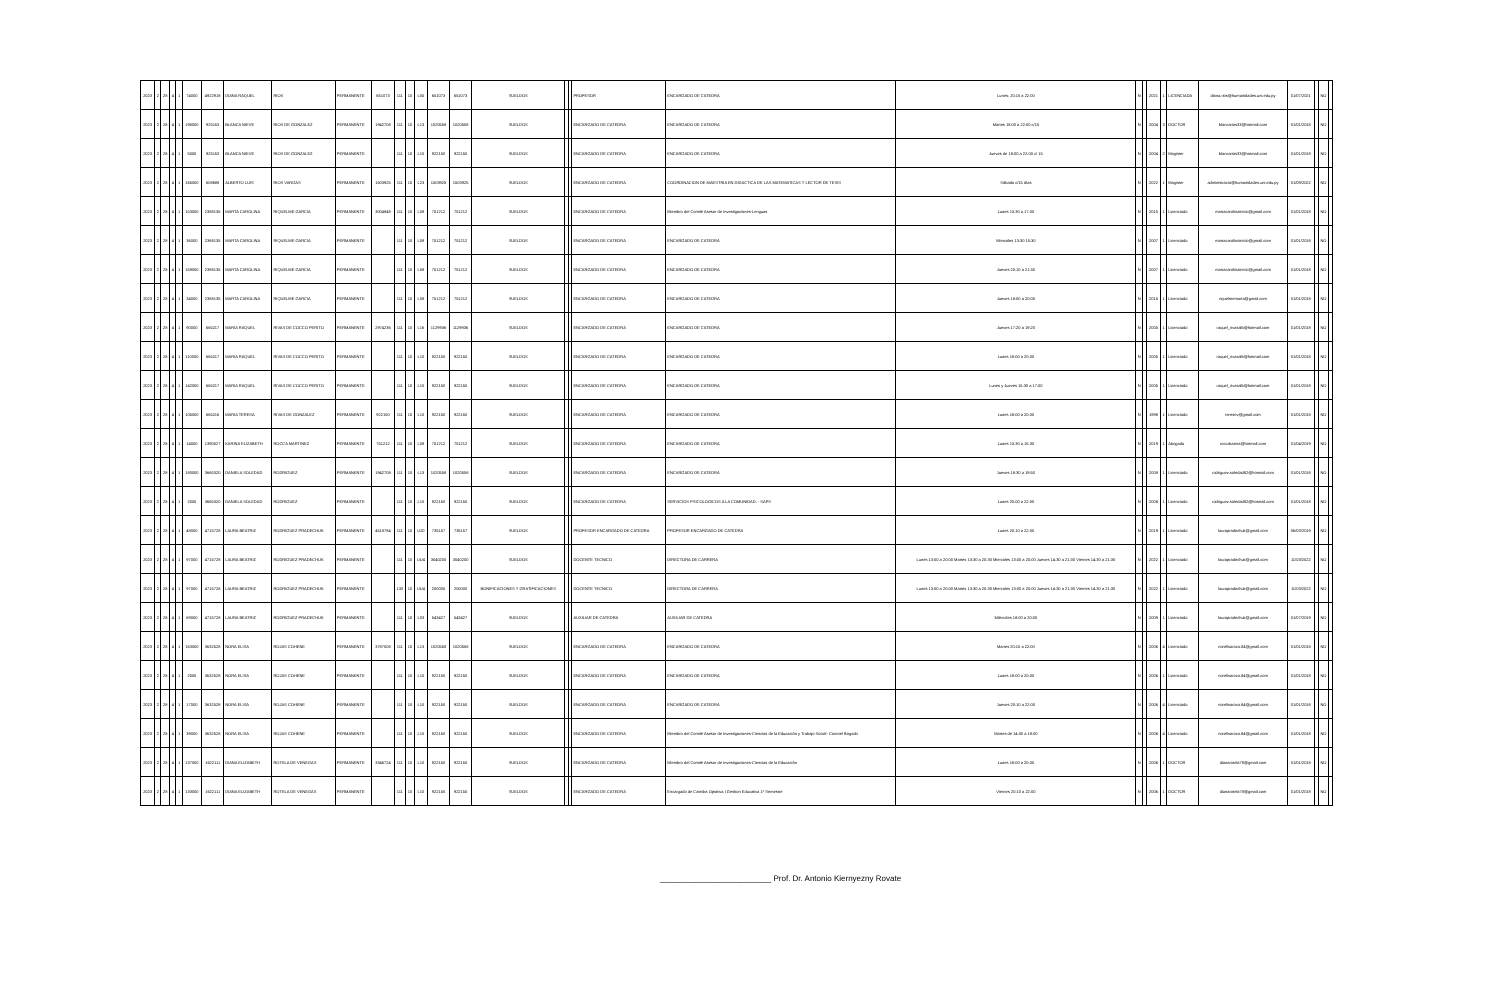| 2023 | 2 | 28 | 4 | 1 | 74000 | 4922918 | DIANA RAQUEL | RIOS | PERMANENTE | 651073 | 111 | 10 | L05 | 651073 | 651073 | SUELDOS | | | PROFESOR | ENCARGADO DE CATEDRA | Lunes: 20:10 a 22:00 | N | | 2021 | 1 | LICENCIADA | diana.rios@humanidades.uni.edu.py | 01/07/2021 | | NO | |
| 2023 | 2 | 28 | 4 | 1 | 195000 | 925153 | BLANCA NIEVE | RIOS DE GONZALEZ | PERMANENTE | 1942708 | 111 | 10 | L13 | 1020558 | 1020558 | SUELDOS | | | ENCARGADO DE CATEDRA | ENCARGADO DE CATEDRA | Martes 18:00 a 22:00 c/15 | N | | 2004 | 3 | DOCTOR | blancarios33@hotmail.com | 01/01/2018 | | NO | |
| 2023 | 2 | 28 | 4 | 1 | 5000 | 925153 | BLANCA NIEVE | RIOS DE GONZALEZ | PERMANENTE | | 111 | 10 | L10 | 922150 | 922150 | SUELDOS | | | ENCARGADO DE CATEDRA | ENCARGADO DE CATEDRA | Jueves de 18:00 a 22:00 c/ 15 | N | | 2004 | 2 | Magister | blancarios33@hotmail.com | 01/01/2018 | | NO | |
| 2023 | 2 | 28 | 4 | 1 | 165000 | 608688 | ALBERTO LUIS | RIOS VARGAS | PERMANENTE | 1503925 | 111 | 10 | L23 | 1503925 | 1503925 | SUELDOS | | | ENCARGADO DE CATEDRA | COORDINACION DE MAESTRIA EN DIDACTICA DE LAS MATEMATICAS Y LECTOR DE TESIS | Sábado c/15 días | N | | 2022 | 1 | Magister | administracio@humanidades.uni.edu.py | 01/09/2022 | | NO | |
| 2023 | 2 | 28 | 4 | 1 | 153000 | 2388135 | MARTA CAROLINA | RIQUELME GARCIA | PERMANENTE | 3004848 | 111 | 10 | L08 | 751212 | 751212 | SUELDOS | | | ENCARGADO DE CATEDRA | Miembro del Comité Asesor de Investigaciones-Lenguas | Lunes 13:30 a 17:00 | N | | 2015 | 1 | Licenciado | martacarolinainicio@gmail.com | 01/01/2018 | | NO | |
| 2023 | 2 | 28 | 4 | 1 | 36000 | 2388135 | MARTA CAROLINA | RIQUELME GARCIA | PERMANENTE | | 111 | 10 | L08 | 751212 | 751212 | SUELDOS | | | ENCARGADO DE CATEDRA | ENCARGADO DE CATEDRA | Miercoles 13:30 15:30 | N | | 2007 | 1 | Licenciado | martacarolinainicio@gmail.com | 01/01/2018 | | NO | |
| 2023 | 2 | 28 | 4 | 1 | 159000 | 2388135 | MARTA CAROLINA | RIQUELME GARCIA | PERMANENTE | | 111 | 10 | L08 | 751212 | 751212 | SUELDOS | | | ENCARGADO DE CATEDRA | ENCARGADO DE CATEDRA | Jueves 20:10 a 21:30 | N | | 2007 | 1 | Licenciado | martacarolinainicio@gmail.com | 01/01/2018 | | NO | |
| 2023 | 2 | 28 | 4 | 1 | 34000 | 2388135 | MARTA CAROLINA | RIQUELME GARCIA | PERMANENTE | | 111 | 10 | L08 | 751212 | 751212 | SUELDOS | | | ENCARGADO DE CATEDRA | ENCARGADO DE CATEDRA | Jueves 18:00 a 20:00 | N | | 2015 | 1 | Licenciado | riquelmemarta@gmail.com | 01/01/2018 | | NO | |
| 2023 | 2 | 28 | 4 | 1 | 90000 | 665217 | MARIA RAQUEL | RIVAS DE COCCO PERITO | PERMANENTE | 2974236 | 111 | 10 | L16 | 1129936 | 1129936 | SUELDOS | | | ENCARGADO DE CATEDRA | ENCARGADO DE CATEDRA | Jueves 17:20 a 19:20 | N | | 2005 | 1 | Licenciado | raquel_rivasalb@hotmail.com | 01/01/2018 | | NO | |
| 2023 | 2 | 28 | 4 | 1 | 110000 | 665217 | MARIA RAQUEL | RIVAS DE COCCO PERITO | PERMANENTE | | 111 | 10 | L10 | 922150 | 922150 | SUELDOS | | | ENCARGADO DE CATEDRA | ENCARGADO DE CATEDRA | Lunes 18:00 a 20:00 | N | | 2005 | 1 | Licenciado | raquel_rivasalb@hotmail.com | 01/01/2018 | | NO | |
| 2023 | 2 | 28 | 4 | 1 | 142000 | 665217 | MARIA RAQUEL | RIVAS DE COCCO PERITO | PERMANENTE | | 111 | 10 | L10 | 922150 | 922150 | SUELDOS | | | ENCARGADO DE CATEDRA | ENCARGADO DE CATEDRA | Lunes y Jueves 15:30 a 17:00 | N | | 2005 | 1 | Licenciado | raquel_rivasalb@hotmail.com | 01/01/2018 | | NO | |
| 2023 | 2 | 28 | 4 | 1 | 105000 | 665216 | MARIA TERESA | RIVAS DE GONZALEZ | PERMANENTE | 922150 | 111 | 10 | L10 | 922150 | 922150 | SUELDOS | | | ENCARGADO DE CATEDRA | ENCARGADO DE CATEDRA | Lunes 18:00 a 20:00 | N | | 1998 | 1 | Licenciado | teresriv@gmail.com | 01/01/2018 | | NO | |
| 2023 | 2 | 28 | 4 | 1 | 14000 | 1390527 | KARINA ELIZABETH | ROCCA MARTINEZ | PERMANENTE | 751212 | 111 | 10 | L08 | 751212 | 751212 | SUELDOS | | | ENCARGADO DE CATEDRA | ENCARGADO DE CATEDRA | Lunes 13:30 a 15:30 | N | | 2019 | 1 | Abogado | roccakarina@hotmail.com | 01/04/2019 | | NO | |
| 2023 | 2 | 28 | 4 | 1 | 180000 | 3665320 | DANIELA SOLEDAD | RODRIGUEZ | PERMANENTE | 1942708 | 111 | 10 | L13 | 1020558 | 1020558 | SUELDOS | | | ENCARGADO DE CATEDRA | ENCARGADO DE CATEDRA | Jueves 18:30 a 19:50 | N | | 2008 | 1 | Licenciado | rodriguez.soledad82@hotmail.com | 01/01/2018 | | NO | |
| 2023 | 2 | 28 | 4 | 1 | 2000 | 3665320 | DANIELA SOLEDAD | RODRIGUEZ | PERMANENTE | | 111 | 10 | L10 | 922150 | 922150 | SUELDOS | | | ENCARGADO DE CATEDRA | SERVICIOS PSICOLOGICOS A LA COMUNIDAD. - SAPS | Lunes 20:00 a 22:00 | N | | 2008 | 1 | Licenciado | rodriguez.soledad82@hotmail.com | 01/01/2018 | | NO | |
| 2023 | 2 | 28 | 4 | 1 | 48000 | 4715728 | LAURA BEATRIZ | RODRIGUEZ PRADECHUK | PERMANENTE | 4518784 | 111 | 10 | U20 | 735157 | 735157 | SUELDOS | | | PROFESOR ENCARGADO DE CATEDRA | PROFESOR ENCARGADO DE CATEDRA | Lunes 20:10 a 22:00 | N | | 2019 | 1 | Licenciado | laurapradechuk@gmail.com | 06/03/2019 | | NO | |
| 2023 | 2 | 28 | 4 | 1 | 97000 | 4715728 | LAURA BEATRIZ | RODRIGUEZ PRADECHUK | PERMANENTE | | 111 | 10 | UU4 | 3040200 | 3040200 | SUELDOS | | | DOCENTE TECNICO | DIRECTORA DE CARRERA | Lunes 13:00 a 20:00 Martes 13:30 a 20:30 Miercoles 13:00 a 20:00 Jueves 14:30 a 21:30 Viernes 14:30 a 21:30 | N | | 2022 | 1 | Licenciado | laurapradechuk@gmail.com | 11/03/2022 | | NO | |
| 2023 | 2 | 28 | 4 | 1 | 97000 | 4715728 | LAURA BEATRIZ | RODRIGUEZ PRADECHUK | PERMANENTE | | 133 | 10 | UU4 | 200000 | 200000 | BONIFICACIONES Y GRATIFICACIONES | | | DOCENTE TECNICO | DIRECTORA DE CARRERA | Lunes 13:00 a 20:00 Martes 13:30 a 20:30 Miercoles 13:00 a 20:00 Jueves 14:30 a 21:30 Viernes 14:30 a 21:30 | N | | 2022 | 1 | Licenciado | laurapradechuk@gmail.com | 11/03/2022 | | NO | |
| 2023 | 2 | 28 | 4 | 1 | 69000 | 4715728 | LAURA BEATRIZ | RODRIGUEZ PRADECHUK | PERMANENTE | | 111 | 10 | L03 | 543427 | 543427 | SUELDOS | | | AUXILIAR DE CATEDRA | AUXILIAR DE CATEDRA | Miércoles 18:00 a 20:00 | N | | 2009 | 1 | Licenciado | laurapradechuk@gmail.com | 01/07/2019 | | NO | |
| 2023 | 2 | 28 | 4 | 1 | 163000 | 3632528 | NORA ELISA | ROJAS COHENE | PERMANENTE | 3787008 | 111 | 10 | L13 | 1020558 | 1020558 | SUELDOS | | | ENCARGADO DE CATEDRA | ENCARGADO DE CATEDRA | Martes 20:10 a 22:00 | N | | 2006 | 4 | Licenciado | norelisaroco.84@gmail.com | 01/01/2018 | | NO | |
| 2023 | 2 | 28 | 4 | 1 | 2000 | 3632528 | NORA ELISA | ROJAS COHENE | PERMANENTE | | 111 | 10 | L10 | 922150 | 922150 | SUELDOS | | | ENCARGADO DE CATEDRA | ENCARGADO DE CATEDRA | Lunes 18:00 a 20:00 | N | | 2006 | 1 | Licenciado | norelisaroco.84@gmail.com | 01/01/2018 | | NO | |
| 2023 | 2 | 28 | 4 | 1 | 17000 | 3632528 | NORA ELISA | ROJAS COHENE | PERMANENTE | | 111 | 10 | L10 | 922150 | 922150 | SUELDOS | | | ENCARGADO DE CATEDRA | ENCARGADO DE CATEDRA | Jueves 20:10 a 22:00 | N | | 2006 | 4 | Licenciado | norelisaroco.84@gmail.com | 01/01/2018 | | NO | |
| 2023 | 2 | 28 | 4 | 1 | 39000 | 3632528 | NORA ELISA | ROJAS COHENE | PERMANENTE | | 111 | 10 | L10 | 922150 | 922150 | SUELDOS | | | ENCARGADO DE CATEDRA | Miembro del Comité Asesor de Investigaciones-Ciencias de la Educación y Trabajo Social- Coronel Bogado | Martes de 14:00 a 18:00 | N | | 2006 | 4 | Licenciado | norelisaroco.84@gmail.com | 01/01/2018 | | NO | |
| 2023 | 2 | 28 | 4 | 1 | 137000 | 1622111 | DIANA ELIZABETH | ROTELA DE VENEGAS | PERMANENTE | 3346724 | 111 | 10 | L10 | 922150 | 922150 | SUELDOS | | | ENCARGADO DE CATEDRA | Miembro del Comité Asesor de Investigaciones-Ciencias de la Educación | Lunes 18:00 a 20:00 | N | | 2006 | 1 | DOCTOR | dianarotela78@gmail.com | 01/01/2018 | | NO | |
| 2023 | 2 | 28 | 4 | 1 | 133000 | 1622111 | DIANA ELIZABETH | ROTELA DE VENEGAS | PERMANENTE | | 111 | 10 | L10 | 922150 | 922150 | SUELDOS | | | ENCARGADO DE CATEDRA | Encargado de Catedra Optativa I Gestion Educativa 1º Semestre | Viernes 20:10 a 22:00 | N | | 2006 | 1 | DOCTOR | dianarotela78@gmail.com | 01/01/2018 | | NO | |
_________________________ Prof. Dr. Antonio Kiernyezny Rovate